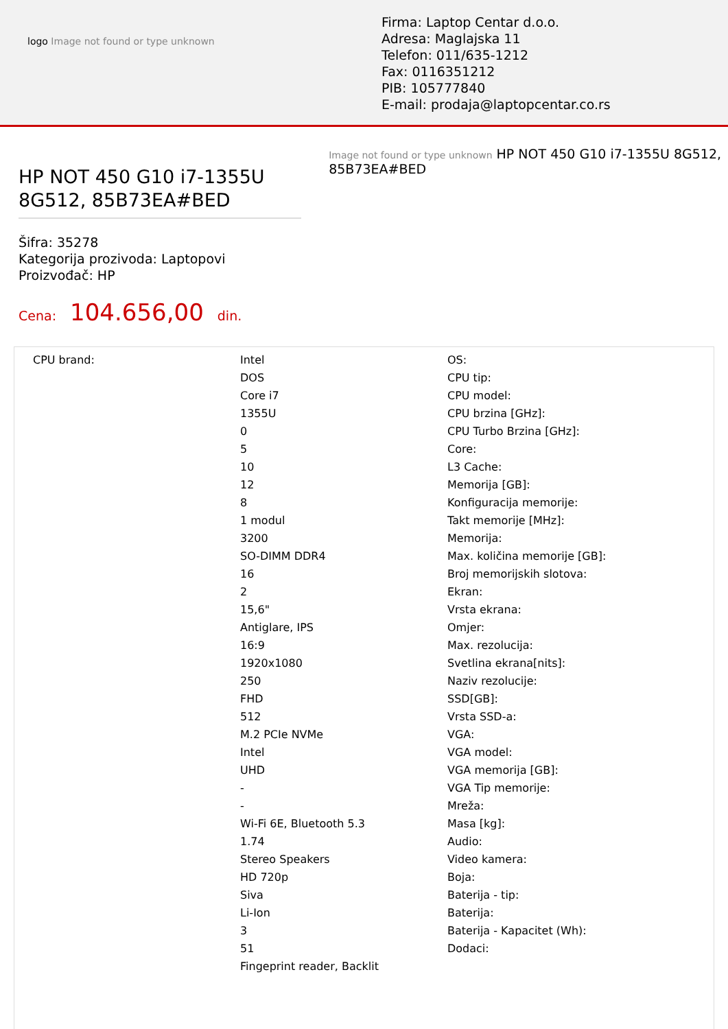logo Image not found or type unknown
Firma: Laptop Centar d.o.o.
Adresa: Maglajska 11
Telefon: 011/635-1212
Fax: 0116351212
PIB: 105777840
E-mail: prodaja@laptopcentar.co.rs
HP NOT 450 G10 i7-1355U 8G512, 85B73EA#BED
Šifra: 35278
Kategorija prozivoda: Laptopovi
Proizvođač: HP
Cena: 104.656,00 din.
Image not found or type unknown HP NOT 450 G10 i7-1355U 8G512, 85B73EA#BED
| CPU brand: | Intel DOS Core i7 1355U 0 5 10 12 8 1 modul 3200 SO-DIMM DDR4 16 2 15,6" Antiglare, IPS 16:9 1920x1080 250 FHD 512 M.2 PCIe NVMe Intel UHD - - Wi-Fi 6E, Bluetooth 5.3 1.74 Stereo Speakers HD 720p Siva Li-Ion 3 51 Fingeprint reader, Backlit | OS: CPU tip: CPU model: CPU brzina [GHz]: CPU Turbo Brzina [GHz]: Core: L3 Cache: Memorija [GB]: Konfiguracija memorije: Takt memorije [MHz]: Memorija: Max. količina memorije [GB]: Broj memorijskih slotova: Ekran: Vrsta ekrana: Omjer: Max. rezolucija: Svetlina ekrana[nits]: Naziv rezolucije: SSD[GB]: Vrsta SSD-a: VGA: VGA model: VGA memorija [GB]: VGA Tip memorije: Mreža: Masa [kg]: Audio: Video kamera: Boja: Baterija - tip: Baterija: Baterija - Kapacitet (Wh): Dodaci: |